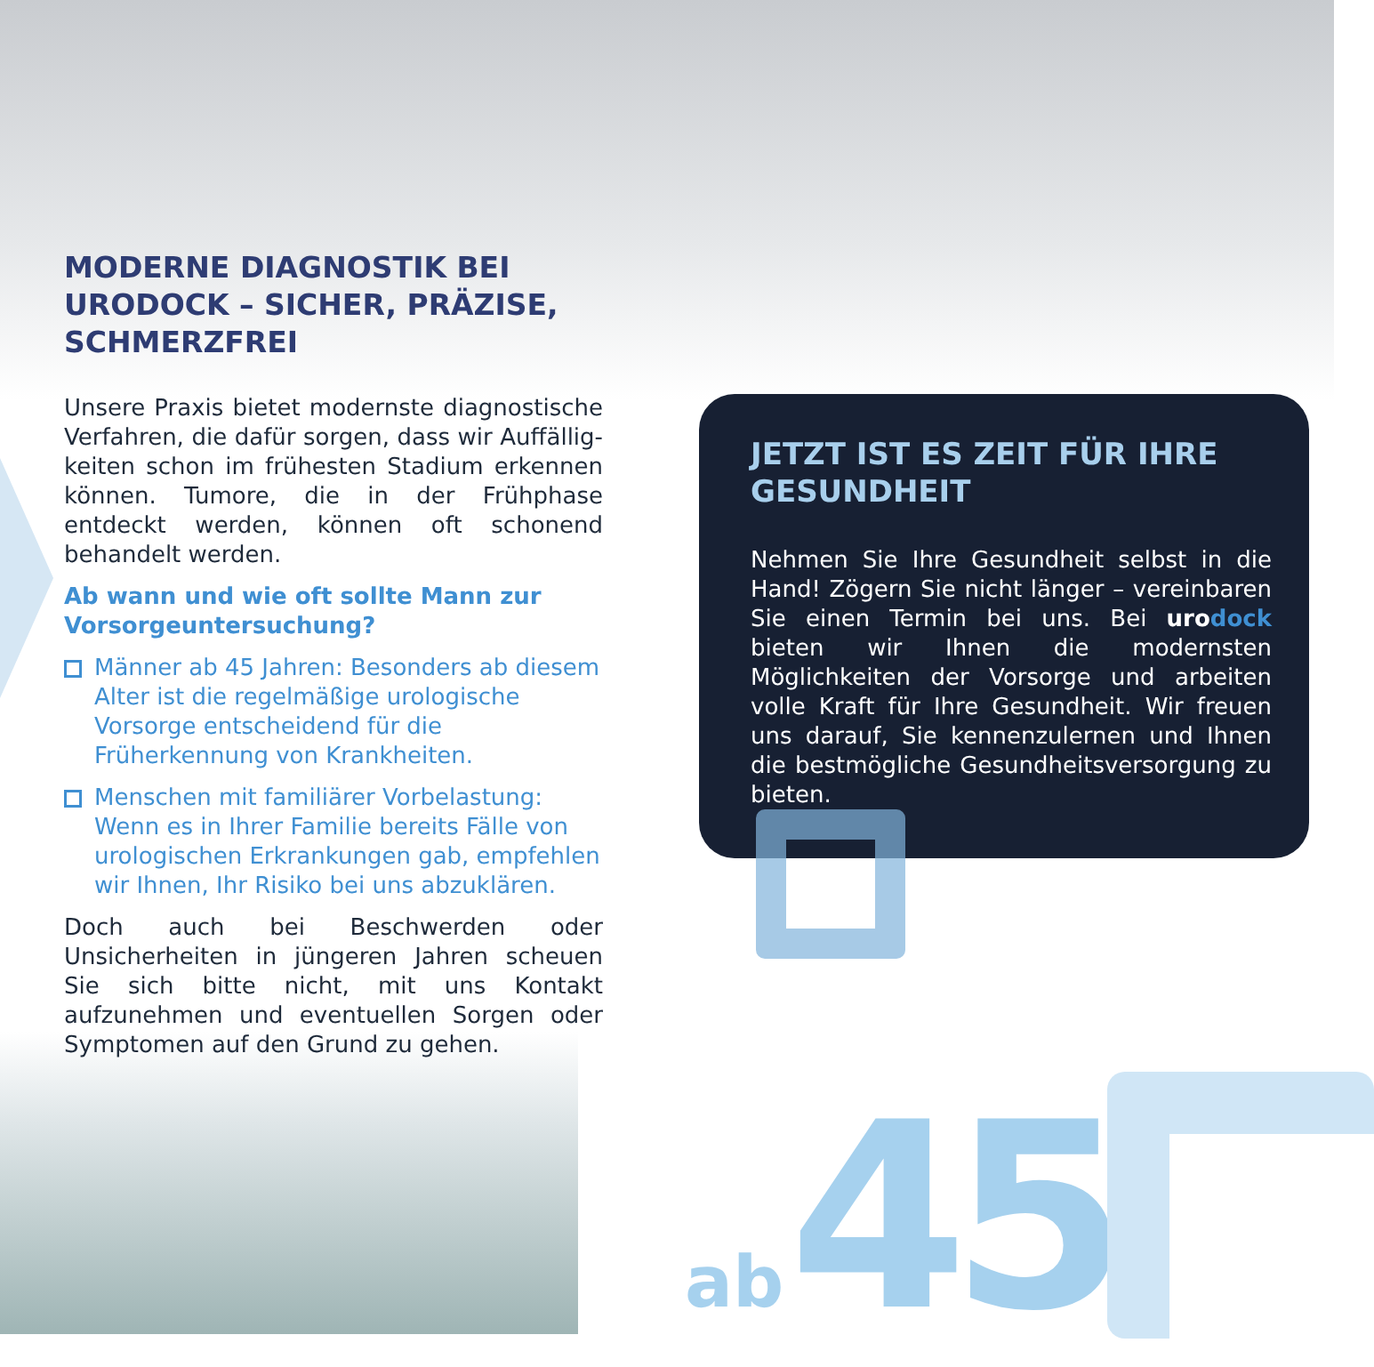MODERNE DIAGNOSTIK BEI URODOCK – SICHER, PRÄZISE, SCHMERZFREI
Unsere Praxis bietet modernste diagnostische Verfahren, die dafür sorgen, dass wir Auffällig­keiten schon im frühesten Stadium erkennen können. Tumore, die in der Frühphase entdeckt werden, können oft schonend behandelt werden.
Ab wann und wie oft sollte Mann zur Vorsor­geuntersuchung?
Männer ab 45 Jahren: Besonders ab diesem Alter ist die regelmäßige urologische Vorsorge entscheidend für die Früherkennung von Krankheiten.
Menschen mit familiärer Vorbelastung: Wenn es in Ihrer Familie bereits Fälle von urologischen Erkrankungen gab, empfehlen wir Ihnen, Ihr Risiko bei uns abzuklären.
Doch auch bei Beschwerden oder Unsicherheiten in jüngeren Jahren scheuen Sie sich bitte nicht, mit uns Kontakt aufzunehmen und eventuellen Sorgen oder Symptomen auf den Grund zu gehen.
JETZT IST ES ZEIT FÜR IHRE GESUNDHEIT
Nehmen Sie Ihre Gesundheit selbst in die Hand! Zögern Sie nicht länger – vereinbaren Sie einen Termin bei uns. Bei uro dock bieten wir Ihnen die modernsten Möglichkeiten der Vorsorge und arbeiten volle Kraft für Ihre Ge­sundheit. Wir freuen uns darauf, Sie kennen­zulernen und Ihnen die bestmögliche Gesund­heitsversorgung zu bieten.
ab 45